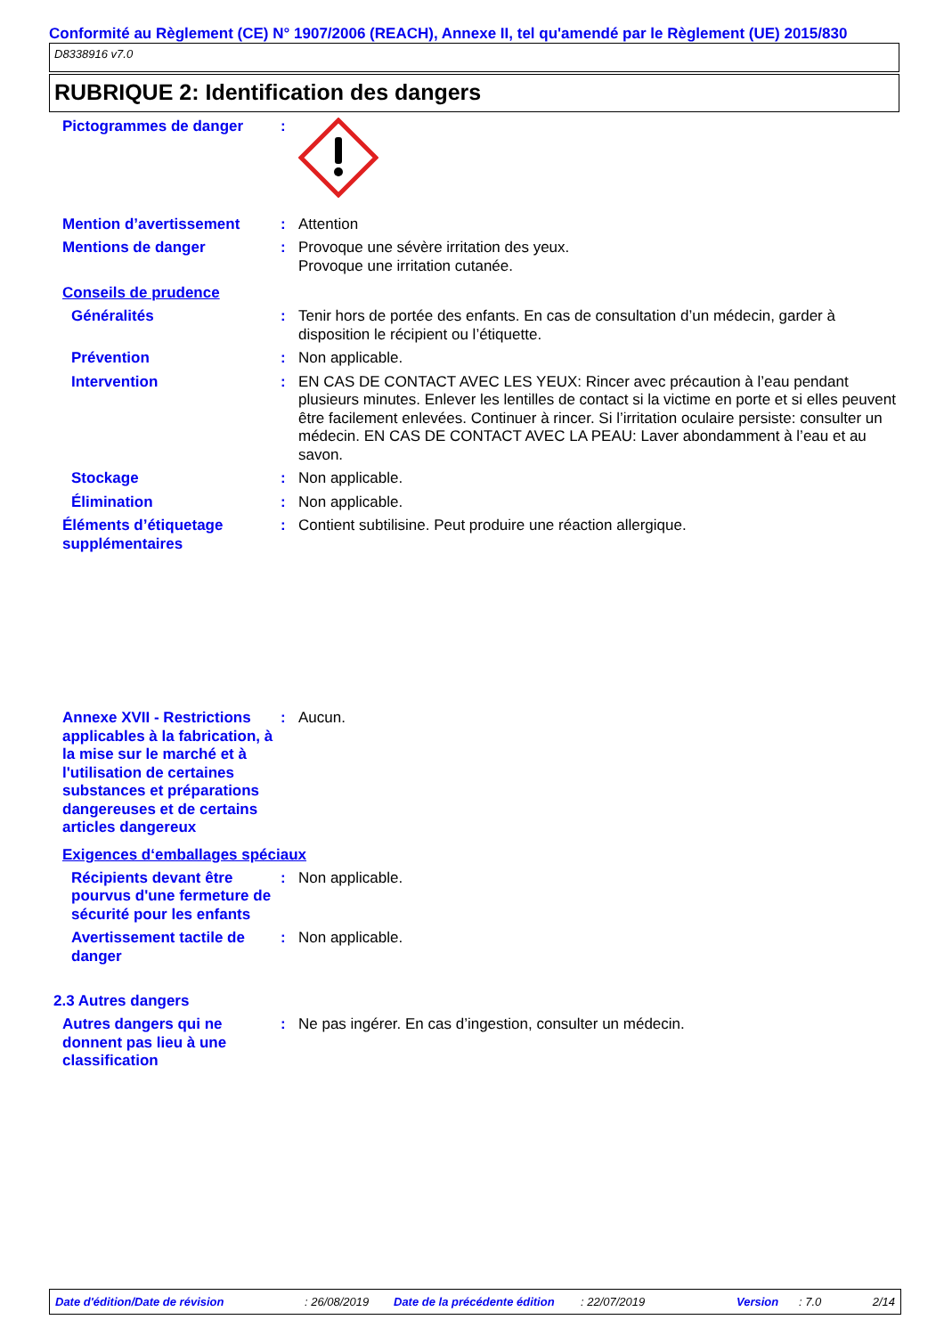Conformité au Règlement (CE) N° 1907/2006 (REACH), Annexe II, tel qu'amendé par le Règlement (UE) 2015/830
D8338916 v7.0
RUBRIQUE 2: Identification des dangers
Pictogrammes de danger :
Mention d’avertissement : Attention
Mentions de danger : Provoque une sévère irritation des yeux.
Provoque une irritation cutanée.
Conseils de prudence
Généralités : Tenir hors de portée des enfants. En cas de consultation d’un médecin, garder à disposition le récipient ou l’étiquette.
Prévention : Non applicable.
Intervention : EN CAS DE CONTACT AVEC LES YEUX: Rincer avec précaution à l’eau pendant plusieurs minutes. Enlever les lentilles de contact si la victime en porte et si elles peuvent être facilement enlevées. Continuer à rincer. Si l’irritation oculaire persiste: consulter un médecin. EN CAS DE CONTACT AVEC LA PEAU: Laver abondamment à l’eau et au savon.
Stockage : Non applicable.
Élimination : Non applicable.
Éléments d’étiquetage supplémentaires
: Contient subtilisine. Peut produire une réaction allergique.
Annexe XVII - Restrictions applicables à la fabrication, à la mise sur le marché et à l'utilisation de certaines substances et préparations dangereuses et de certains articles dangereux
: Aucun.
Exigences d‘emballages spéciaux
Récipients devant être pourvus d'une fermeture de sécurité pour les enfants
: Non applicable.
Avertissement tactile de danger
: Non applicable.
2.3 Autres dangers
Autres dangers qui ne donnent pas lieu à une classification
: Ne pas ingérer. En cas d’ingestion, consulter un médecin.
Date d'édition/Date de révision: 26/08/2019 Date de la précédente édition: 22/07/2019 Version: 7.0 2/14